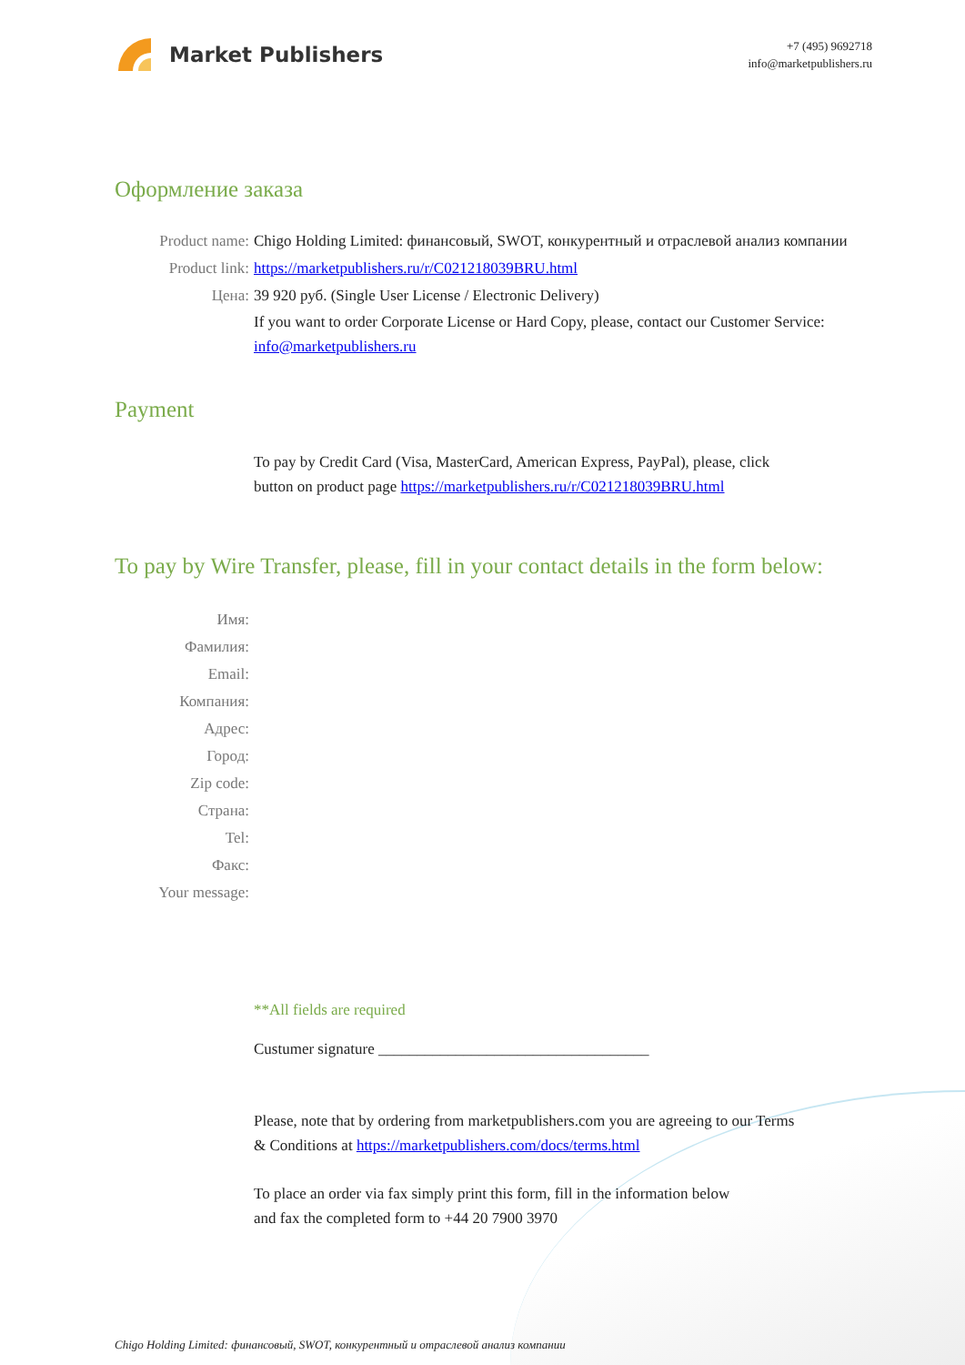Market Publishers
+7 (495) 9692718
info@marketpublishers.ru
Оформление заказа
Product name: Chigo Holding Limited: финансовый, SWOT, конкурентный и отраслевой анализ компании
Product link: https://marketpublishers.ru/r/C021218039BRU.html
Цена: 39 920 руб. (Single User License / Electronic Delivery)
If you want to order Corporate License or Hard Copy, please, contact our Customer Service:
info@marketpublishers.ru
Payment
To pay by Credit Card (Visa, MasterCard, American Express, PayPal), please, click
button on product page https://marketpublishers.ru/r/C021218039BRU.html
To pay by Wire Transfer, please, fill in your contact details in the form below:
Имя:
Фамилия:
Email:
Компания:
Адрес:
Город:
Zip code:
Страна:
Tel:
Факс:
Your message:
**All fields are required
Custumer signature ___________________________________
Please, note that by ordering from marketpublishers.com you are agreeing to our Terms
& Conditions at https://marketpublishers.com/docs/terms.html
To place an order via fax simply print this form, fill in the information below
and fax the completed form to +44 20 7900 3970
Chigo Holding Limited: финансовый, SWOT, конкурентный и отраслевой анализ компании